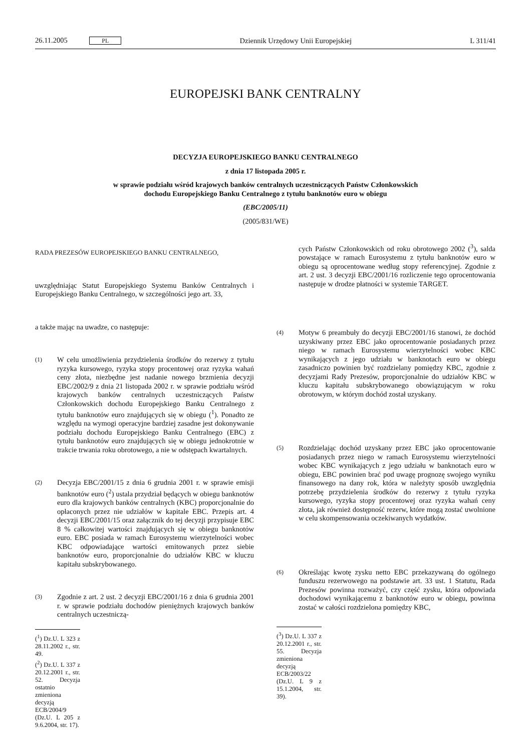26.11.2005 PL Dziennik Urzędowy Unii Europejskiej L 311/41
EUROPEJSKI BANK CENTRALNY
DECYZJA EUROPEJSKIEGO BANKU CENTRALNEGO
z dnia 17 listopada 2005 r.
w sprawie podziału wśród krajowych banków centralnych uczestniczących Państw Członkowskich
dochodu Europejskiego Banku Centralnego z tytułu banknotów euro w obiegu
(EBC/2005/11)
(2005/831/WE)
RADA PREZESÓW EUROPEJSKIEGO BANKU CENTRALNEGO,
uwzględniając Statut Europejskiego Systemu Banków Centralnych i Europejskiego Banku Centralnego, w szczególności jego art. 33,
a także mając na uwadze, co następuje:
(1) W celu umożliwienia przydzielenia środków do rezerwy z tytułu ryzyka kursowego, ryzyka stopy procentowej oraz ryzyka wahań ceny złota, niezbędne jest nadanie nowego brzmienia decyzji EBC/2002/9 z dnia 21 listopada 2002 r. w sprawie podziału wśród krajowych banków centralnych uczestniczących Państw Członkowskich dochodu Europejskiego Banku Centralnego z tytułu banknotów euro znajdujących się w obiegu (<sup>1</sup>). Ponadto ze względu na wymogi operacyjne bardziej zasadne jest dokonywanie podziału dochodu Europejskiego Banku Centralnego (EBC) z tytułu banknotów euro znajdujących się w obiegu jednokrotnie w trakcie trwania roku obrotowego, a nie w odstępach kwartalnych.
(2) Decyzja EBC/2001/15 z dnia 6 grudnia 2001 r. w sprawie emisji banknotów euro (<sup>2</sup>) ustala przydział będących w obiegu banknotów euro dla krajowych banków centralnych (KBC) proporcjonalnie do opłaconych przez nie udziałów w kapitale EBC. Przepis art. 4 decyzji EBC/2001/15 oraz załącznik do tej decyzji przypisuje EBC 8 % całkowitej wartości znajdujących się w obiegu banknotów euro. EBC posiada w ramach Eurosystemu wierzytelności wobec KBC odpowiadające wartości emitowanych przez siebie banknotów euro, proporcjonalnie do udziałów KBC w kluczu kapitału subskrybowanego.
(3) Zgodnie z art. 2 ust. 2 decyzji EBC/2001/16 z dnia 6 grudnia 2001 r. w sprawie podziału dochodów pieniężnych krajowych banków centralnych uczestniczą-
(<sup>1</sup>) Dz.U. L 323 z 28.11.2002 r., str. 49.
(<sup>2</sup>) Dz.U. L 337 z 20.12.2001 r., str. 52. Decyzja ostatnio zmieniona decyzją ECB/2004/9 (Dz.U. L 205 z 9.6.2004, str. 17).
cych Państw Członkowskich od roku obrotowego 2002 (<sup>3</sup>), salda powstające w ramach Eurosystemu z tytułu banknotów euro w obiegu są oprocentowane według stopy referencyjnej. Zgodnie z art. 2 ust. 3 decyzji EBC/2001/16 rozliczenie tego oprocentowania następuje w drodze płatności w systemie TARGET.
(4) Motyw 6 preambuły do decyzji EBC/2001/16 stanowi, że dochód uzyskiwany przez EBC jako oprocentowanie posiadanych przez niego w ramach Eurosystemu wierzytelności wobec KBC wynikających z jego udziału w banknotach euro w obiegu zasadniczo powinien być rozdzielany pomiędzy KBC, zgodnie z decyzjami Rady Prezesów, proporcjonalnie do udziałów KBC w kluczu kapitału subskrybowanego obowiązującym w roku obrotowym, w którym dochód został uzyskany.
(5) Rozdzielając dochód uzyskany przez EBC jako oprocentowanie posiadanych przez niego w ramach Eurosystemu wierzytelności wobec KBC wynikających z jego udziału w banknotach euro w obiegu, EBC powinien brać pod uwagę prognozę swojego wyniku finansowego na dany rok, która w należyty sposób uwzględnia potrzebę przydzielenia środków do rezerwy z tytułu ryzyka kursowego, ryzyka stopy procentowej oraz ryzyka wahań ceny złota, jak również dostępność rezerw, które mogą zostać uwolnione w celu skompensowania oczekiwanych wydatków.
(6) Określając kwotę zysku netto EBC przekazywaną do ogólnego funduszu rezerwowego na podstawie art. 33 ust. 1 Statutu, Rada Prezesów powinna rozważyć, czy część zysku, która odpowiada dochodowi wynikającemu z banknotów euro w obiegu, powinna zostać w całości rozdzielona pomiędzy KBC,
(<sup>3</sup>) Dz.U. L 337 z 20.12.2001 r., str. 55. Decyzja zmieniona decyzją ECB/2003/22 (Dz.U. L 9 z 15.1.2004, str. 39).